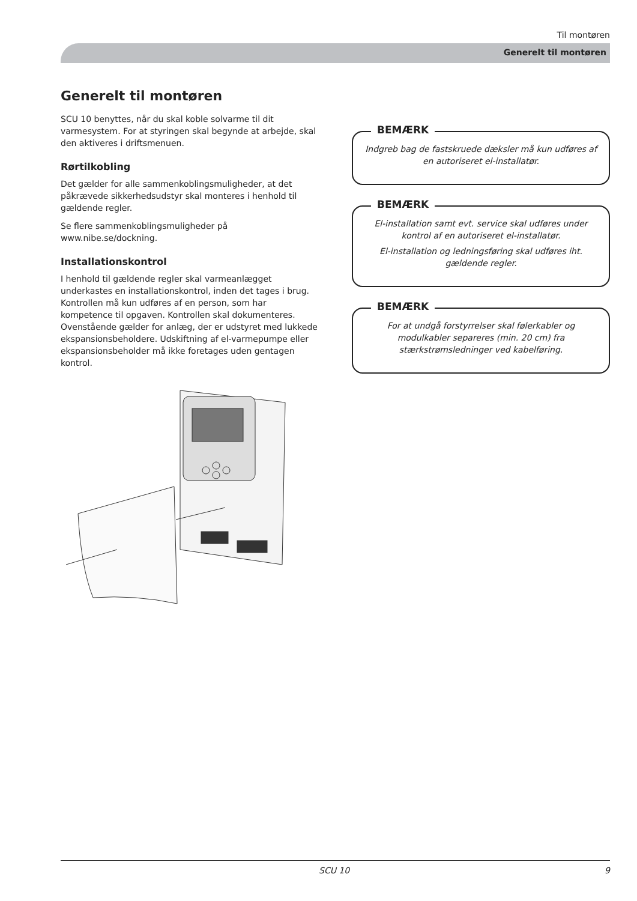Til montøren
Generelt til montøren
Generelt til montøren
SCU 10 benyttes, når du skal koble solvarme til dit varmesystem. For at styringen skal begynde at arbejde, skal den aktiveres i driftsmenuen.
Rørtilkobling
Det gælder for alle sammenkoblingsmuligheder, at det påkrævede sikkerhedsudstyr skal monteres i henhold til gældende regler.
Se flere sammenkoblingsmuligheder på www.nibe.se/dockning.
Installationskontrol
I henhold til gældende regler skal varmeanlægget underkastes en installationskontrol, inden det tages i brug. Kontrollen må kun udføres af en person, som har kompetence til opgaven. Kontrollen skal dokumenteres. Ovenstående gælder for anlæg, der er udstyret med lukkede ekspansionsbeholdere. Udskiftning af el-varmepumpe eller ekspansionsbeholder må ikke foretages uden gentagen kontrol.
BEMÆRK
Indgreb bag de fastskruede dæksler må kun udføres af en autoriseret el-installatør.
BEMÆRK
El-installation samt evt. service skal udføres under kontrol af en autoriseret el-installatør.
El-installation og ledningsføring skal udføres iht. gældende regler.
BEMÆRK
For at undgå forstyrrelser skal følerkabler og modulkabler separeres (min. 20 cm) fra stærkstrømsledninger ved kabelføring.
SCU 10 9